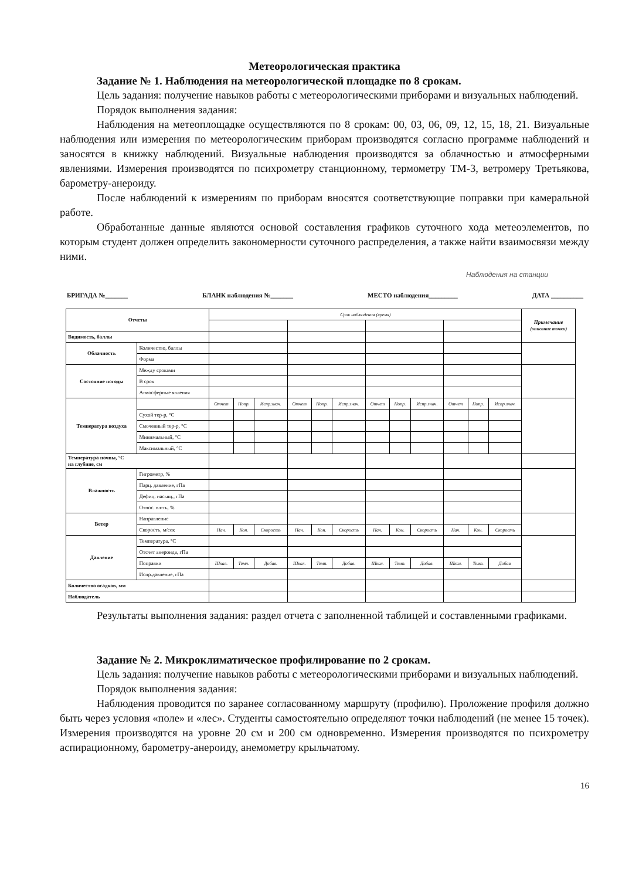Метеорологическая практика
Задание № 1. Наблюдения на метеорологической площадке по 8 срокам.
Цель задания: получение навыков работы с метеорологическими приборами и визуальных наблюдений.
Порядок выполнения задания:
Наблюдения на метеоплощадке осуществляются по 8 срокам: 00, 03, 06, 09, 12, 15, 18, 21. Визуальные наблюдения или измерения по метеорологическим приборам производятся согласно программе наблюдений и заносятся в книжку наблюдений. Визуальные наблюдения производятся за облачностью и атмосферными явлениями. Измерения производятся по психрометру станционному, термометру ТМ-3, ветромеру Третьякова, барометру-анероиду.
После наблюдений к измерениям по приборам вносятся соответствующие поправки при камеральной работе.
Обработанные данные являются основой составления графиков суточного хода метеоэлементов, по которым студент должен определить закономерности суточного распределения, а также найти взаимосвязи между ними.
Наблюдения на станции
БРИГАДА №_______ БЛАНК наблюдения №_______ МЕСТО наблюдения_________ ДАТА __________
| Отчеты | | Срок наблюдения (время) | | | | | | | | | | | | Примечание (описание точки) |
| Видимость, баллы | | | | | | | | | | | | | | |
| Облачность | Количество, баллы | | | | | | | | | | | | | |
| | Форма | | | | | | | | | | | | | |
| Состояние погоды | Между сроками | | | | | | | | | | | | | |
| | В срок | | | | | | | | | | | | | |
| | Атмосферные явления | | | | | | | | | | | | | |
| Температура воздуха | | Отчет | Попр. | Испр.знач. | Отчет | Попр. | Испр.знач. | Отчет | Попр. | Испр.знач. | Отчет | Попр. | Испр.знач. | |
| | Сухой тер-р, °С | | | | | | | | | | | | | |
| | Смоченный тер-р, °С | | | | | | | | | | | | | |
| | Минимальный, °С | | | | | | | | | | | | | |
| | Максимальный, °С | | | | | | | | | | | | | |
| Температура почвы, °С на глубине, см | | | | | | | | | | | | | | |
| Влажность | Гигрометр, % | | | | | | | | | | | | | |
| | Парц. давление, гПа | | | | | | | | | | | | | |
| | Дефиц. насыщ., гПа | | | | | | | | | | | | | |
| | Относ. вл-ть, % | | | | | | | | | | | | | |
| Ветер | Направление | | | | | | | | | | | | | |
| | Скорость, м/сек | Нач. | Кон. | Скорость | Нач. | Кон. | Скорость | Нач. | Кон. | Скорость | Нач. | Кон. | Скорость | |
| Давление | Температура, °С | | | | | | | | | | | | | |
| | Отсчет анероида, гПа | | | | | | | | | | | | | |
| | Поправки | Шкал. | Темп. | Добав. | Шкал. | Темп. | Добав. | Шкал. | Темп. | Добав. | Шкал. | Темп. | Добав. | |
| | Испр.давление, гПа | | | | | | | | | | | | | |
| Количество осадков, мм | | | | | | | | | | | | | | |
| Наблюдатель | | | | | | | | | | | | | | |
Результаты выполнения задания: раздел отчета с заполненной таблицей и составленными графиками.
Задание № 2. Микроклиматическое профилирование по 2 срокам.
Цель задания: получение навыков работы с метеорологическими приборами и визуальных наблюдений.
Порядок выполнения задания:
Наблюдения проводится по заранее согласованному маршруту (профилю). Проложение профиля должно быть через условия «поле» и «лес». Студенты самостоятельно определяют точки наблюдений (не менее 15 точек). Измерения производятся на уровне 20 см и 200 см одновременно. Измерения производятся по психрометру аспирационному, барометру-анероиду, анемометру крыльчатому.
16